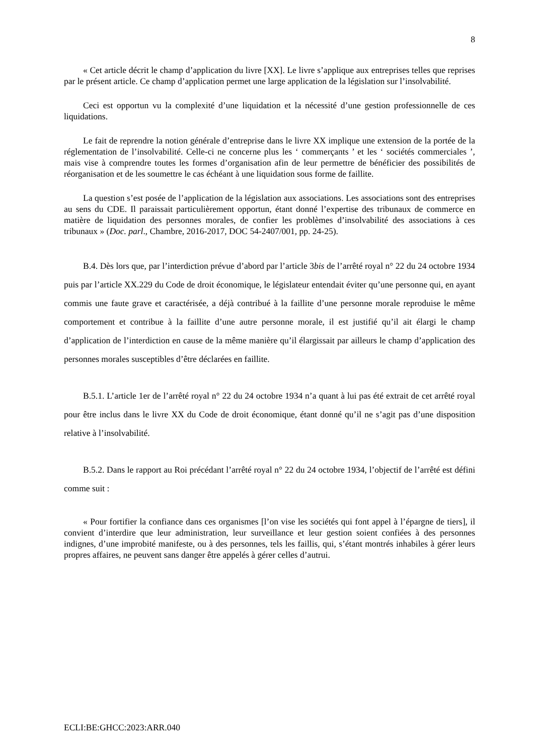8
« Cet article décrit le champ d’application du livre [XX]. Le livre s’applique aux entreprises telles que reprises par le présent article. Ce champ d’application permet une large application de la législation sur l’insolvabilité.
Ceci est opportun vu la complexité d’une liquidation et la nécessité d’une gestion professionnelle de ces liquidations.
Le fait de reprendre la notion générale d’entreprise dans le livre XX implique une extension de la portée de la réglementation de l’insolvabilité. Celle-ci ne concerne plus les ‘ commerçants ’ et les ‘ sociétés commerciales ’, mais vise à comprendre toutes les formes d’organisation afin de leur permettre de bénéficier des possibilités de réorganisation et de les soumettre le cas échéant à une liquidation sous forme de faillite.
La question s’est posée de l’application de la législation aux associations. Les associations sont des entreprises au sens du CDE. Il paraissait particulièrement opportun, étant donné l’expertise des tribunaux de commerce en matière de liquidation des personnes morales, de confier les problèmes d’insolvabilité des associations à ces tribunaux » (Doc. parl., Chambre, 2016-2017, DOC 54-2407/001, pp. 24-25).
B.4. Dès lors que, par l’interdiction prévue d’abord par l’article 3bis de l’arrêté royal n° 22 du 24 octobre 1934 puis par l’article XX.229 du Code de droit économique, le législateur entendait éviter qu’une personne qui, en ayant commis une faute grave et caractérisée, a déjà contribué à la faillite d’une personne morale reproduise le même comportement et contribue à la faillite d’une autre personne morale, il est justifié qu’il ait élargi le champ d’application de l’interdiction en cause de la même manière qu’il élargissait par ailleurs le champ d’application des personnes morales susceptibles d’être déclarées en faillite.
B.5.1. L’article 1er de l’arrêté royal n° 22 du 24 octobre 1934 n’a quant à lui pas été extrait de cet arrêté royal pour être inclus dans le livre XX du Code de droit économique, étant donné qu’il ne s’agit pas d’une disposition relative à l’insolvabilité.
B.5.2. Dans le rapport au Roi précédant l’arrêté royal n° 22 du 24 octobre 1934, l’objectif de l’arrêté est défini comme suit :
« Pour fortifier la confiance dans ces organismes [l’on vise les sociétés qui font appel à l’épargne de tiers], il convient d’interdire que leur administration, leur surveillance et leur gestion soient confiées à des personnes indignes, d’une improbité manifeste, ou à des personnes, tels les faillis, qui, s’étant montrés inhabiles à gérer leurs propres affaires, ne peuvent sans danger être appelés à gérer celles d’autrui.
ECLI:BE:GHCC:2023:ARR.040